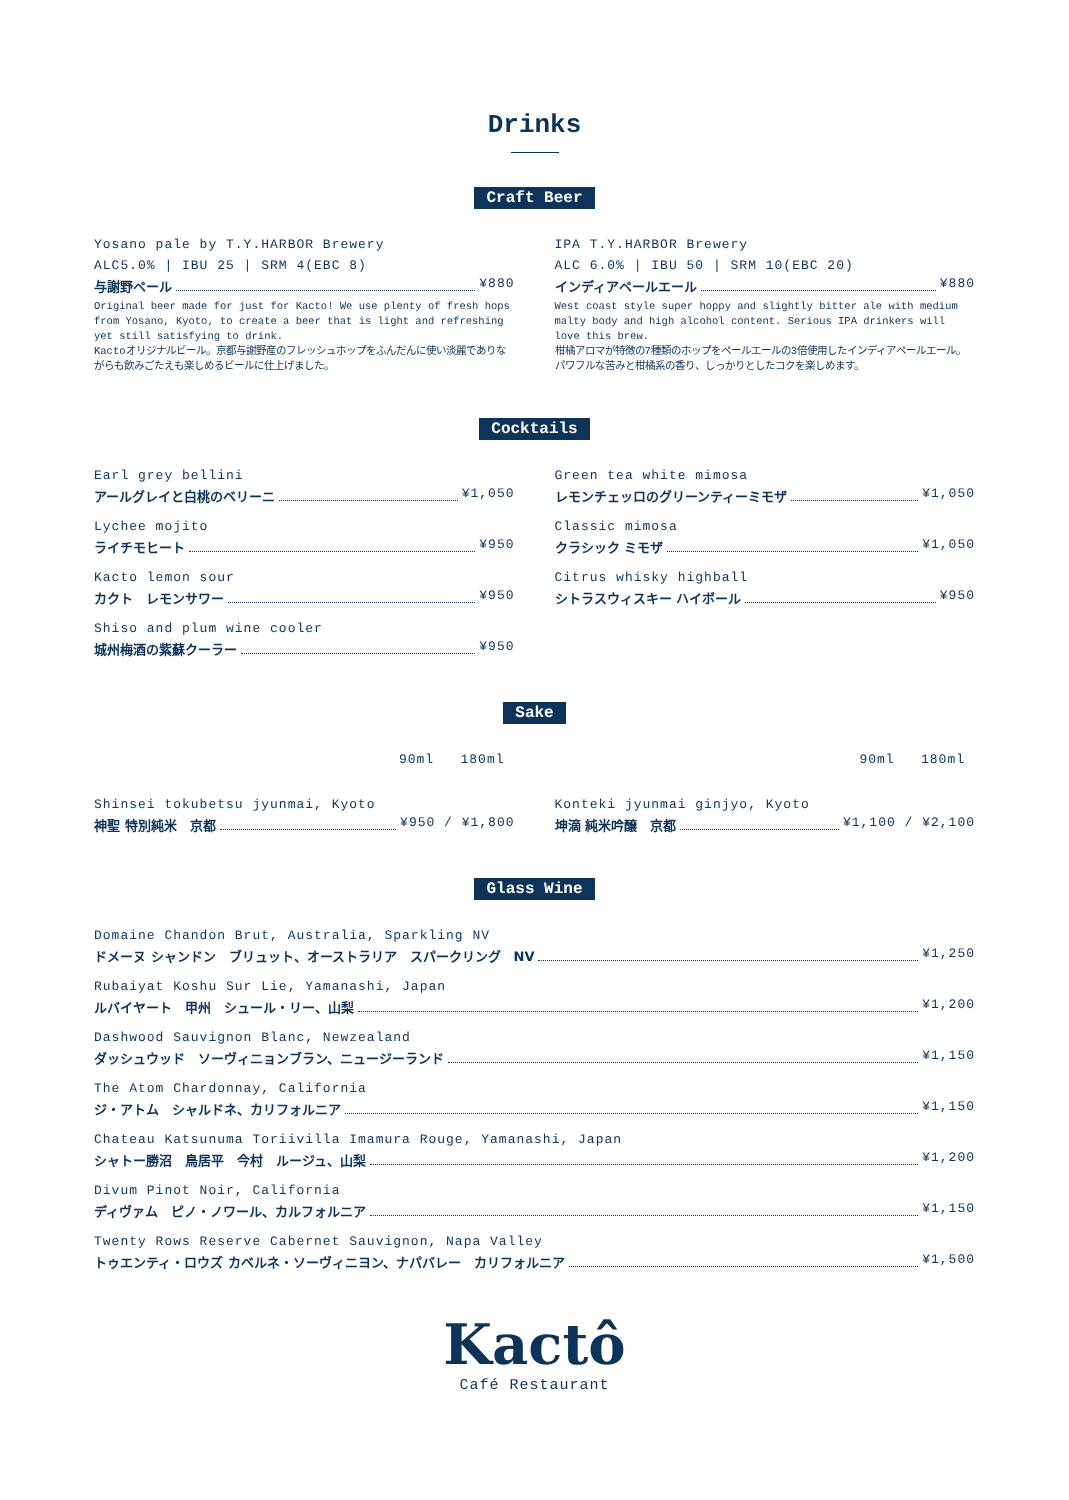Drinks
Craft Beer
Yosano pale by T.Y.HARBOR Brewery
ALC5.0% | IBU 25 | SRM 4(EBC 8)
与謝野ペール ¥880
Original beer made for just for Kacto! We use plenty of fresh hops from Yosano, Kyoto, to create a beer that is light and refreshing yet still satisfying to drink.
Kactoオリジナルビール。京都与謝野産のフレッシュホップをふんだんに使い淡麗でありながらも飲みごたえも楽しめるビールに仕上げました。
IPA T.Y.HARBOR Brewery
ALC 6.0% | IBU 50 | SRM 10(EBC 20)
インディアペールエール ¥880
West coast style super hoppy and slightly bitter ale with medium malty body and high alcohol content. Serious IPA drinkers will love this brew.
柑橘アロマが特徴の7種類のホップをペールエールの3倍使用したインディアペールエール。パワフルな苦みと柑橘系の香り、しっかりとしたコクを楽しめます。
Cocktails
Earl grey bellini
アールグレイと白桃のベリーニ ¥1,050
Lychee mojito
ライチモヒート ¥950
Kacto lemon sour
カクト　レモンサワー ¥950
Shiso and plum wine cooler
城州梅酒の紫蘇クーラー ¥950
Green tea white mimosa
レモンチェッロのグリーンティーミモザ ¥1,050
Classic mimosa
クラシック ミモザ ¥1,050
Citrus whisky highball
シトラスウィスキー ハイボール ¥950
Sake
90ml 180ml
Shinsei tokubetsu jyunmai, Kyoto
神聖 特別純米　京都 ¥950 / ¥1,800
90ml 180ml
Konteki jyunmai ginjyo, Kyoto
坤滴 純米吟醸　京都 ¥1,100 / ¥2,100
Glass Wine
Domaine Chandon Brut, Australia, Sparkling NV
ドメーヌ シャンドン　ブリュット、オーストラリア　スパークリング　NV ¥1,250
Rubaiyat Koshu Sur Lie, Yamanashi, Japan
ルバイヤート　甲州　シュール・リー、山梨 ¥1,200
Dashwood Sauvignon Blanc, Newzealand
ダッシュウッド　ソーヴィニョンブラン、ニュージーランド ¥1,150
The Atom Chardonnay, California
ジ・アトム　シャルドネ、カリフォルニア ¥1,150
Chateau Katsunuma Toriivilla Imamura Rouge, Yamanashi, Japan
シャトー勝沼　鳥居平　今村　ルージュ、山梨 ¥1,200
Divum Pinot Noir, California
ディヴァム　ピノ・ノワール、カルフォルニア ¥1,150
Twenty Rows Reserve Cabernet Sauvignon, Napa Valley
トゥエンティ・ロウズ カベルネ・ソーヴィニヨン、ナパバレー　カリフォルニア ¥1,500
Kactô
Café Restaurant